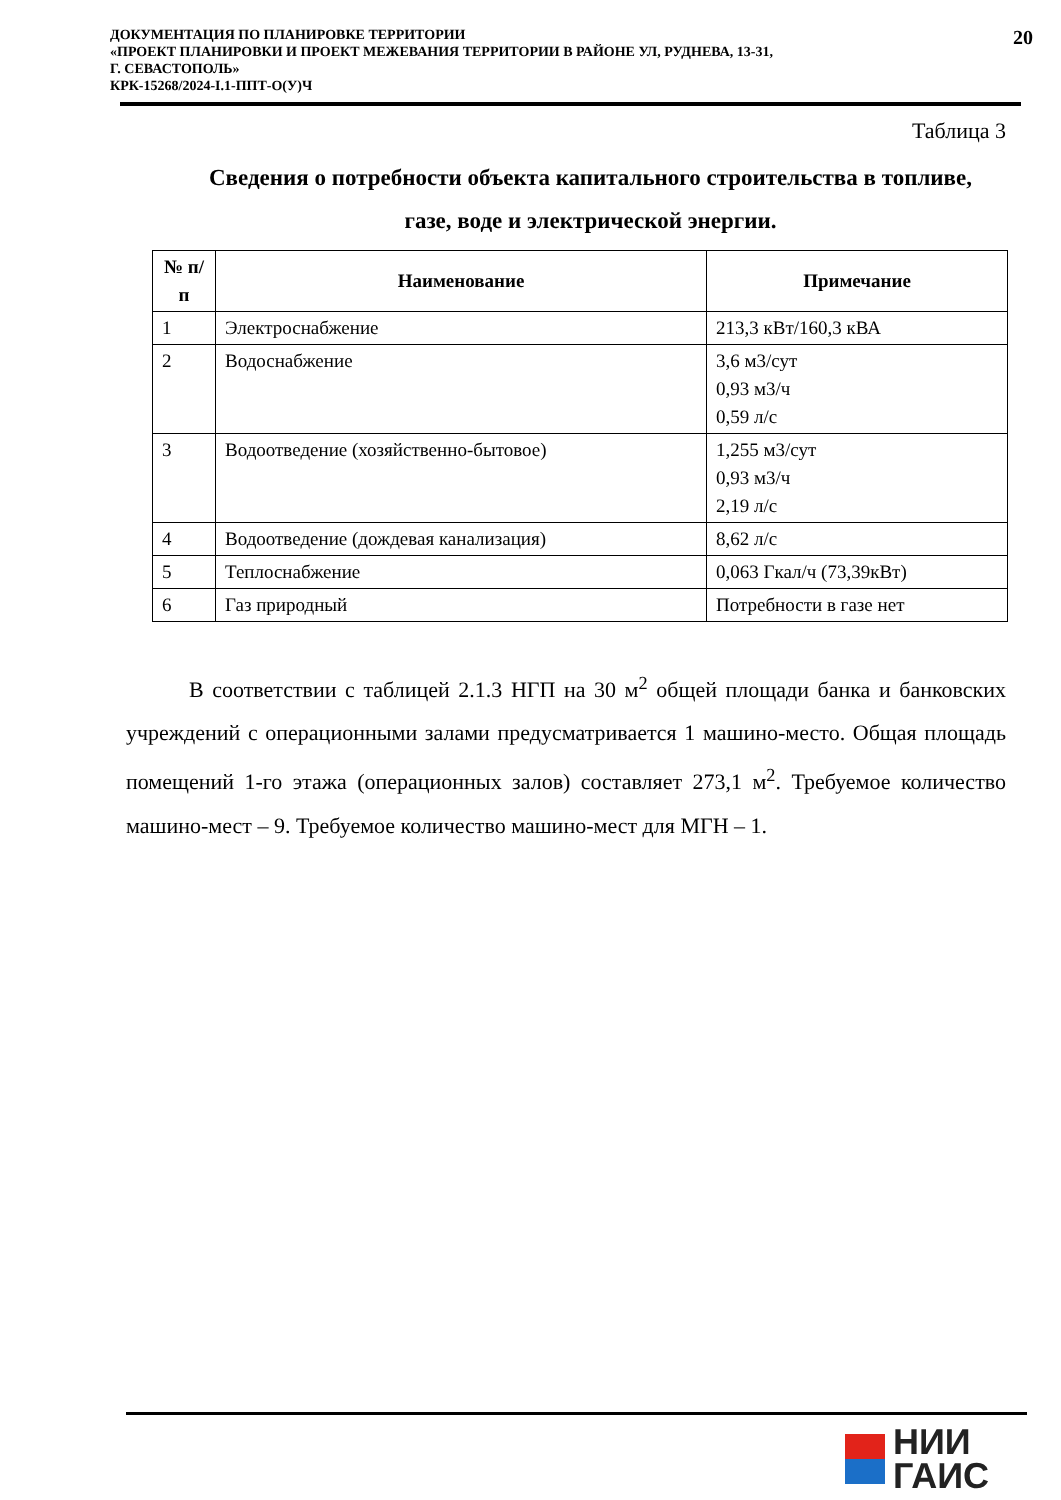ДОКУМЕНТАЦИЯ ПО ПЛАНИРОВКЕ ТЕРРИТОРИИ
«ПРОЕКТ ПЛАНИРОВКИ И ПРОЕКТ МЕЖЕВАНИЯ ТЕРРИТОРИИ В РАЙОНЕ УЛ, РУДНЕВА, 13-31,
Г. СЕВАСТОПОЛЬ»
КРК-15268/2024-I.1-ППТ-О(У)Ч
20
Таблица 3
Сведения о потребности объекта капитального строительства в топливе, газе, воде и электрической энергии.
| № п/п | Наименование | Примечание |
| --- | --- | --- |
| 1 | Электроснабжение | 213,3 кВт/160,3 кВА |
| 2 | Водоснабжение | 3,6 м3/сут 0,93 м3/ч 0,59 л/с |
| 3 | Водоотведение (хозяйственно-бытовое) | 1,255 м3/сут 0,93 м3/ч 2,19 л/с |
| 4 | Водоотведение (дождевая канализация) | 8,62 л/с |
| 5 | Теплоснабжение | 0,063 Гкал/ч (73,39кВт) |
| 6 | Газ природный | Потребности в газе нет |
В соответствии с таблицей 2.1.3 НГП на 30 м<sup>2</sup> общей площади банка и банковских учреждений с операционными залами предусматривается 1 машино-место. Общая площадь помещений 1-го этажа (операционных залов) составляет 273,1 м<sup>2</sup>. Требуемое количество машино-мест – 9. Требуемое количество машино-мест для МГН – 1.
НИИ
ГАИС